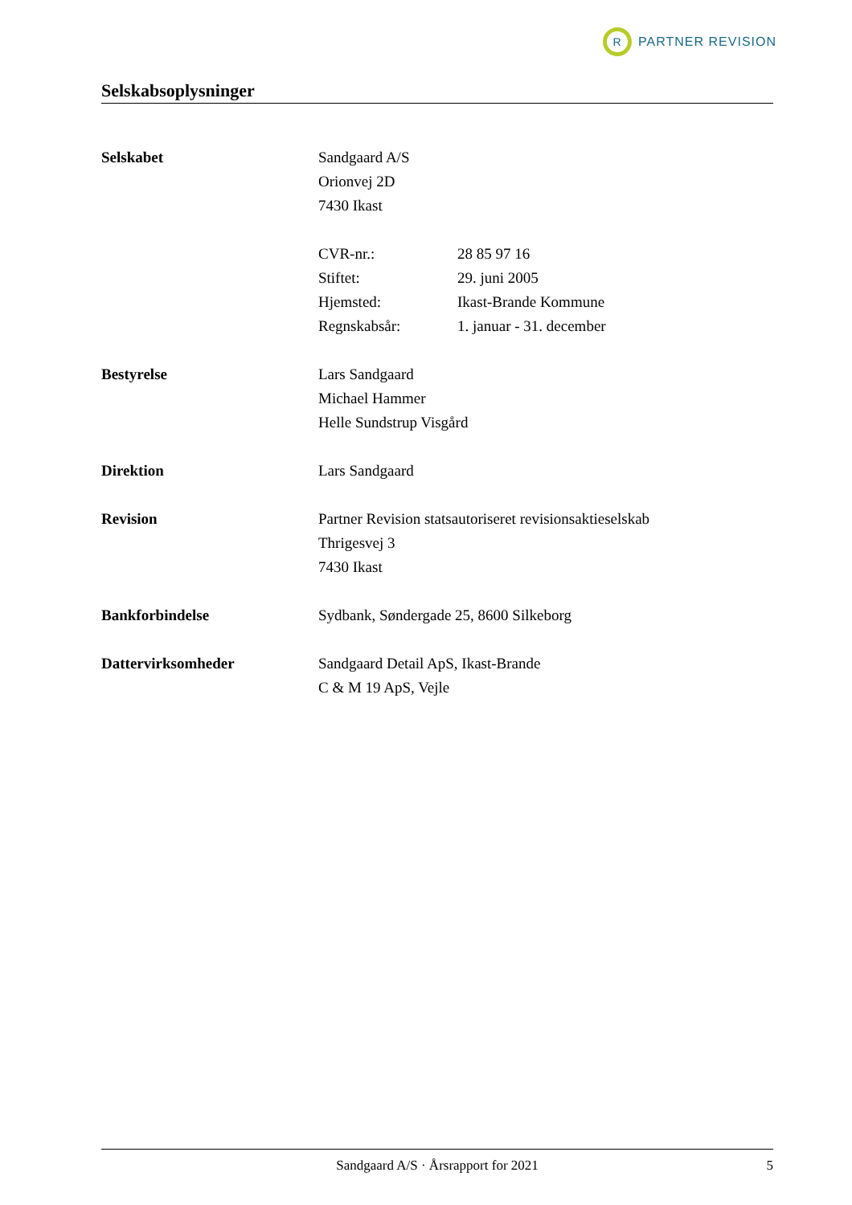R
PARTNER REVISION
Selskabsoplysninger
Selskabet
Sandgaard A/S
Orionvej 2D
7430 Ikast
CVR-nr.: 28 85 97 16
Stiftet: 29. juni 2005
Hjemsted: Ikast-Brande Kommune
Regnskabsår: 1. januar - 31. december
Bestyrelse
Lars Sandgaard
Michael Hammer
Helle Sundstrup Visgård
Direktion
Lars Sandgaard
Revision
Partner Revision statsautoriseret revisionsaktieselskab
Thrigesvej 3
7430 Ikast
Bankforbindelse
Sydbank, Søndergade 25, 8600 Silkeborg
Dattervirksomheder
Sandgaard Detail ApS, Ikast-Brande
C & M 19 ApS, Vejle
Sandgaard A/S · Årsrapport for 2021 5